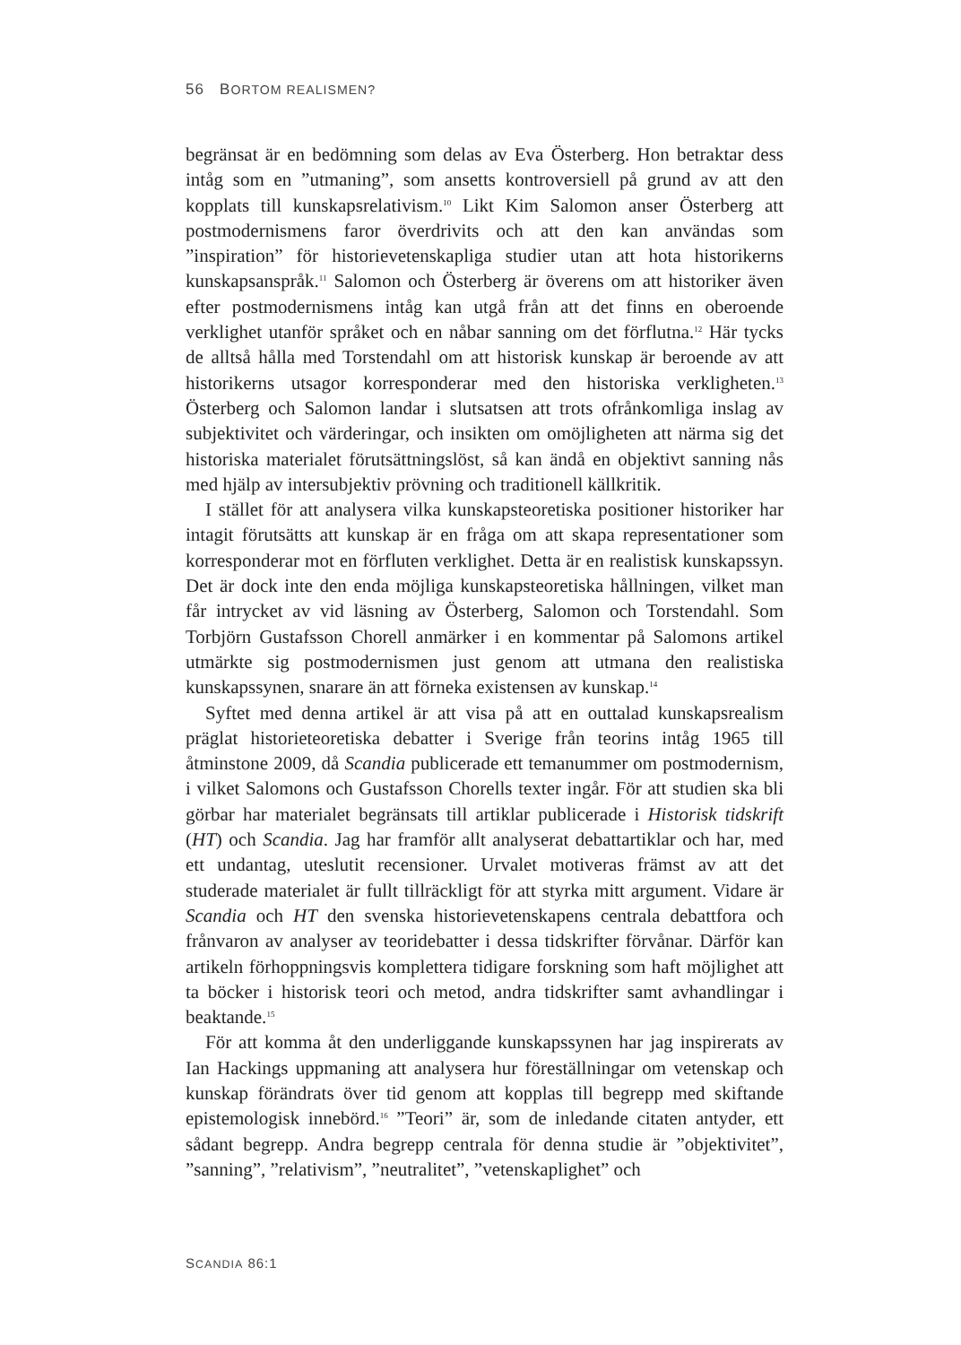56 BORTOM REALISMEN?
begränsat är en bedömning som delas av Eva Österberg. Hon betraktar dess intåg som en ”utmaning”, som ansetts kontroversiell på grund av att den kopplats till kunskapsrelativism.<sup>10</sup> Likt Kim Salomon anser Österberg att postmodernismens faror överdrivits och att den kan användas som ”inspiration” för historievetenskapliga studier utan att hota historikerns kunskapsanspråk.<sup>11</sup> Salomon och Österberg är överens om att historiker även efter postmodernismens intåg kan utgå från att det finns en oberoende verklighet utanför språket och en nåbar sanning om det förflutna.<sup>12</sup> Här tycks de alltså hålla med Torstendahl om att historisk kunskap är beroende av att historikerns utsagor korresponderar med den historiska verkligheten.<sup>13</sup> Österberg och Salomon landar i slutsatsen att trots ofrånkomliga inslag av subjektivitet och värderingar, och insikten om omöjligheten att närma sig det historiska materialet förutsättningslöst, så kan ändå en objektivt sanning nås med hjälp av intersubjektiv prövning och traditionell källkritik.
I stället för att analysera vilka kunskapsteoretiska positioner historiker har intagit förutsätts att kunskap är en fråga om att skapa representationer som korresponderar mot en förfluten verklighet. Detta är en realistisk kunskapssyn. Det är dock inte den enda möjliga kunskapsteoretiska hållningen, vilket man får intrycket av vid läsning av Österberg, Salomon och Torstendahl. Som Torbjörn Gustafsson Chorell anmärker i en kommentar på Salomons artikel utmärkte sig postmodernismen just genom att utmana den realistiska kunskapssynen, snarare än att förneka existensen av kunskap.<sup>14</sup>
Syftet med denna artikel är att visa på att en outtalad kunskapsrealism präglat historieteoretiska debatter i Sverige från teorins intåg 1965 till åtminstone 2009, då Scandia publicerade ett temanummer om postmodernism, i vilket Salomons och Gustafsson Chorells texter ingår. För att studien ska bli görbar har materialet begränsats till artiklar publicerade i Historisk tidskrift (HT) och Scandia. Jag har framför allt analyserat debattartiklar och har, med ett undantag, uteslutit recensioner. Urvalet motiveras främst av att det studerade materialet är fullt tillräckligt för att styrka mitt argument. Vidare är Scandia och HT den svenska historievetenskapens centrala debattfora och frånvaron av analyser av teoridebatter i dessa tidskrifter förvånar. Därför kan artikeln förhoppningsvis komplettera tidigare forskning som haft möjlighet att ta böcker i historisk teori och metod, andra tidskrifter samt avhandlingar i beaktande.<sup>15</sup>
För att komma åt den underliggande kunskapssynen har jag inspirerats av Ian Hackings uppmaning att analysera hur föreställningar om vetenskap och kunskap förändrats över tid genom att kopplas till begrepp med skiftande epistemologisk innebörd.<sup>16</sup> ”Teori” är, som de inledande citaten antyder, ett sådant begrepp. Andra begrepp centrala för denna studie är ”objektivitet”, ”sanning”, ”relativism”, ”neutralitet”, ”vetenskaplighet” och
SCANDIA 86:1